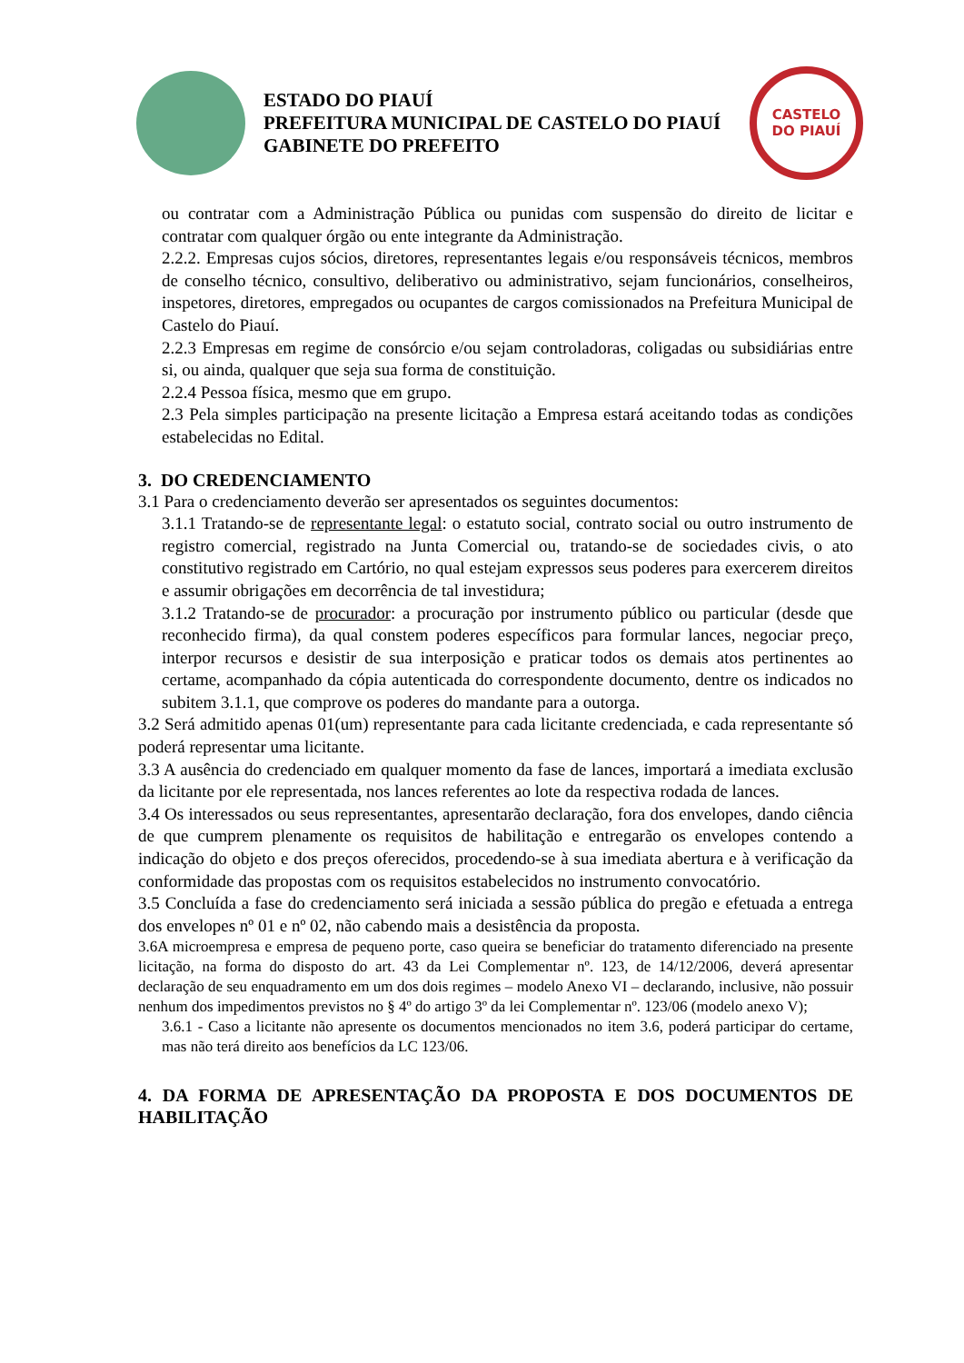ESTADO DO PIAUÍ
PREFEITURA MUNICIPAL DE CASTELO DO PIAUÍ
GABINETE DO PREFEITO
CASTELO
DO PIAUÍ
ou contratar com a Administração Pública ou punidas com suspensão do direito de licitar e contratar com qualquer órgão ou ente integrante da Administração.
2.2.2. Empresas cujos sócios, diretores, representantes legais e/ou responsáveis técnicos, membros de conselho técnico, consultivo, deliberativo ou administrativo, sejam funcionários, conselheiros, inspetores, diretores, empregados ou ocupantes de cargos comissionados na Prefeitura Municipal de Castelo do Piauí.
2.2.3 Empresas em regime de consórcio e/ou sejam controladoras, coligadas ou subsidiárias entre si, ou ainda, qualquer que seja sua forma de constituição.
2.2.4 Pessoa física, mesmo que em grupo.
2.3 Pela simples participação na presente licitação a Empresa estará aceitando todas as condições estabelecidas no Edital.
3. DO CREDENCIAMENTO
3.1 Para o credenciamento deverão ser apresentados os seguintes documentos:
3.1.1 Tratando-se de representante legal: o estatuto social, contrato social ou outro instrumento de registro comercial, registrado na Junta Comercial ou, tratando-se de sociedades civis, o ato constitutivo registrado em Cartório, no qual estejam expressos seus poderes para exercerem direitos e assumir obrigações em decorrência de tal investidura;
3.1.2 Tratando-se de procurador: a procuração por instrumento público ou particular (desde que reconhecido firma), da qual constem poderes específicos para formular lances, negociar preço, interpor recursos e desistir de sua interposição e praticar todos os demais atos pertinentes ao certame, acompanhado da cópia autenticada do correspondente documento, dentre os indicados no subitem 3.1.1, que comprove os poderes do mandante para a outorga.
3.2 Será admitido apenas 01(um) representante para cada licitante credenciada, e cada representante só poderá representar uma licitante.
3.3 A ausência do credenciado em qualquer momento da fase de lances, importará a imediata exclusão da licitante por ele representada, nos lances referentes ao lote da respectiva rodada de lances.
3.4 Os interessados ou seus representantes, apresentarão declaração, fora dos envelopes, dando ciência de que cumprem plenamente os requisitos de habilitação e entregarão os envelopes contendo a indicação do objeto e dos preços oferecidos, procedendo-se à sua imediata abertura e à verificação da conformidade das propostas com os requisitos estabelecidos no instrumento convocatório.
3.5 Concluída a fase do credenciamento será iniciada a sessão pública do pregão e efetuada a entrega dos envelopes nº 01 e nº 02, não cabendo mais a desistência da proposta.
3.6A microempresa e empresa de pequeno porte, caso queira se beneficiar do tratamento diferenciado na presente licitação, na forma do disposto do art. 43 da Lei Complementar nº. 123, de 14/12/2006, deverá apresentar declaração de seu enquadramento em um dos dois regimes – modelo Anexo VI – declarando, inclusive, não possuir nenhum dos impedimentos previstos no § 4º do artigo 3º da lei Complementar nº. 123/06 (modelo anexo V);
3.6.1 - Caso a licitante não apresente os documentos mencionados no item 3.6, poderá participar do certame, mas não terá direito aos benefícios da LC 123/06.
4. DA FORMA DE APRESENTAÇÃO DA PROPOSTA E DOS DOCUMENTOS DE HABILITAÇÃO